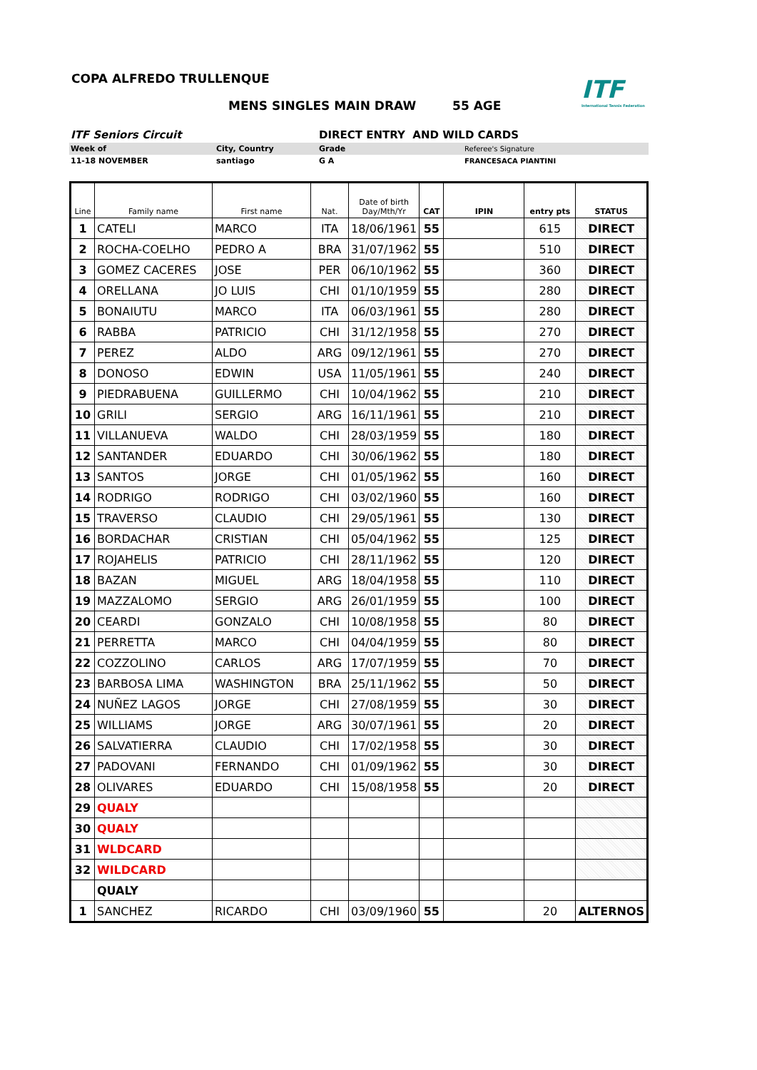COPA ALFREDO TRULLENQUE
ITF
International Tennis Federation
MENS SINGLES MAIN DRAW 55 AGE
| ITF Seniors Circuit | | DIRECT ENTRY AND WILD CARDS | |
| Week of | City, Country | Grade | Referee's Signature |
| 11-18 NOVEMBER | santiago | G A | FRANCESACA PIANTINI |
| Line | Family name | First name | Nat. | Date of birth Day/Mth/Yr | CAT | IPIN | entry pts | STATUS |
| --- | --- | --- | --- | --- | --- | --- | --- | --- |
| 1 | CATELI | MARCO | ITA | 18/06/1961 | 55 | | 615 | DIRECT |
| 2 | ROCHA-COELHO | PEDRO A | BRA | 31/07/1962 | 55 | | 510 | DIRECT |
| 3 | GOMEZ CACERES | JOSE | PER | 06/10/1962 | 55 | | 360 | DIRECT |
| 4 | ORELLANA | JO LUIS | CHI | 01/10/1959 | 55 | | 280 | DIRECT |
| 5 | BONAIUTU | MARCO | ITA | 06/03/1961 | 55 | | 280 | DIRECT |
| 6 | RABBA | PATRICIO | CHI | 31/12/1958 | 55 | | 270 | DIRECT |
| 7 | PEREZ | ALDO | ARG | 09/12/1961 | 55 | | 270 | DIRECT |
| 8 | DONOSO | EDWIN | USA | 11/05/1961 | 55 | | 240 | DIRECT |
| 9 | PIEDRABUENA | GUILLERMO | CHI | 10/04/1962 | 55 | | 210 | DIRECT |
| 10 | GRILI | SERGIO | ARG | 16/11/1961 | 55 | | 210 | DIRECT |
| 11 | VILLANUEVA | WALDO | CHI | 28/03/1959 | 55 | | 180 | DIRECT |
| 12 | SANTANDER | EDUARDO | CHI | 30/06/1962 | 55 | | 180 | DIRECT |
| 13 | SANTOS | JORGE | CHI | 01/05/1962 | 55 | | 160 | DIRECT |
| 14 | RODRIGO | RODRIGO | CHI | 03/02/1960 | 55 | | 160 | DIRECT |
| 15 | TRAVERSO | CLAUDIO | CHI | 29/05/1961 | 55 | | 130 | DIRECT |
| 16 | BORDACHAR | CRISTIAN | CHI | 05/04/1962 | 55 | | 125 | DIRECT |
| 17 | ROJAHELIS | PATRICIO | CHI | 28/11/1962 | 55 | | 120 | DIRECT |
| 18 | BAZAN | MIGUEL | ARG | 18/04/1958 | 55 | | 110 | DIRECT |
| 19 | MAZZALOMO | SERGIO | ARG | 26/01/1959 | 55 | | 100 | DIRECT |
| 20 | CEARDI | GONZALO | CHI | 10/08/1958 | 55 | | 80 | DIRECT |
| 21 | PERRETTA | MARCO | CHI | 04/04/1959 | 55 | | 80 | DIRECT |
| 22 | COZZOLINO | CARLOS | ARG | 17/07/1959 | 55 | | 70 | DIRECT |
| 23 | BARBOSA LIMA | WASHINGTON | BRA | 25/11/1962 | 55 | | 50 | DIRECT |
| 24 | NUÑEZ LAGOS | JORGE | CHI | 27/08/1959 | 55 | | 30 | DIRECT |
| 25 | WILLIAMS | JORGE | ARG | 30/07/1961 | 55 | | 20 | DIRECT |
| 26 | SALVATIERRA | CLAUDIO | CHI | 17/02/1958 | 55 | | 30 | DIRECT |
| 27 | PADOVANI | FERNANDO | CHI | 01/09/1962 | 55 | | 30 | DIRECT |
| 28 | OLIVARES | EDUARDO | CHI | 15/08/1958 | 55 | | 20 | DIRECT |
| 29 | QUALY | | | | | | | |
| 30 | QUALY | | | | | | | |
| 31 | WLDCARD | | | | | | | |
| 32 | WILDCARD | | | | | | | |
| | QUALY | | | | | | | |
| 1 | SANCHEZ | RICARDO | CHI | 03/09/1960 | 55 | | 20 | ALTERNOS |